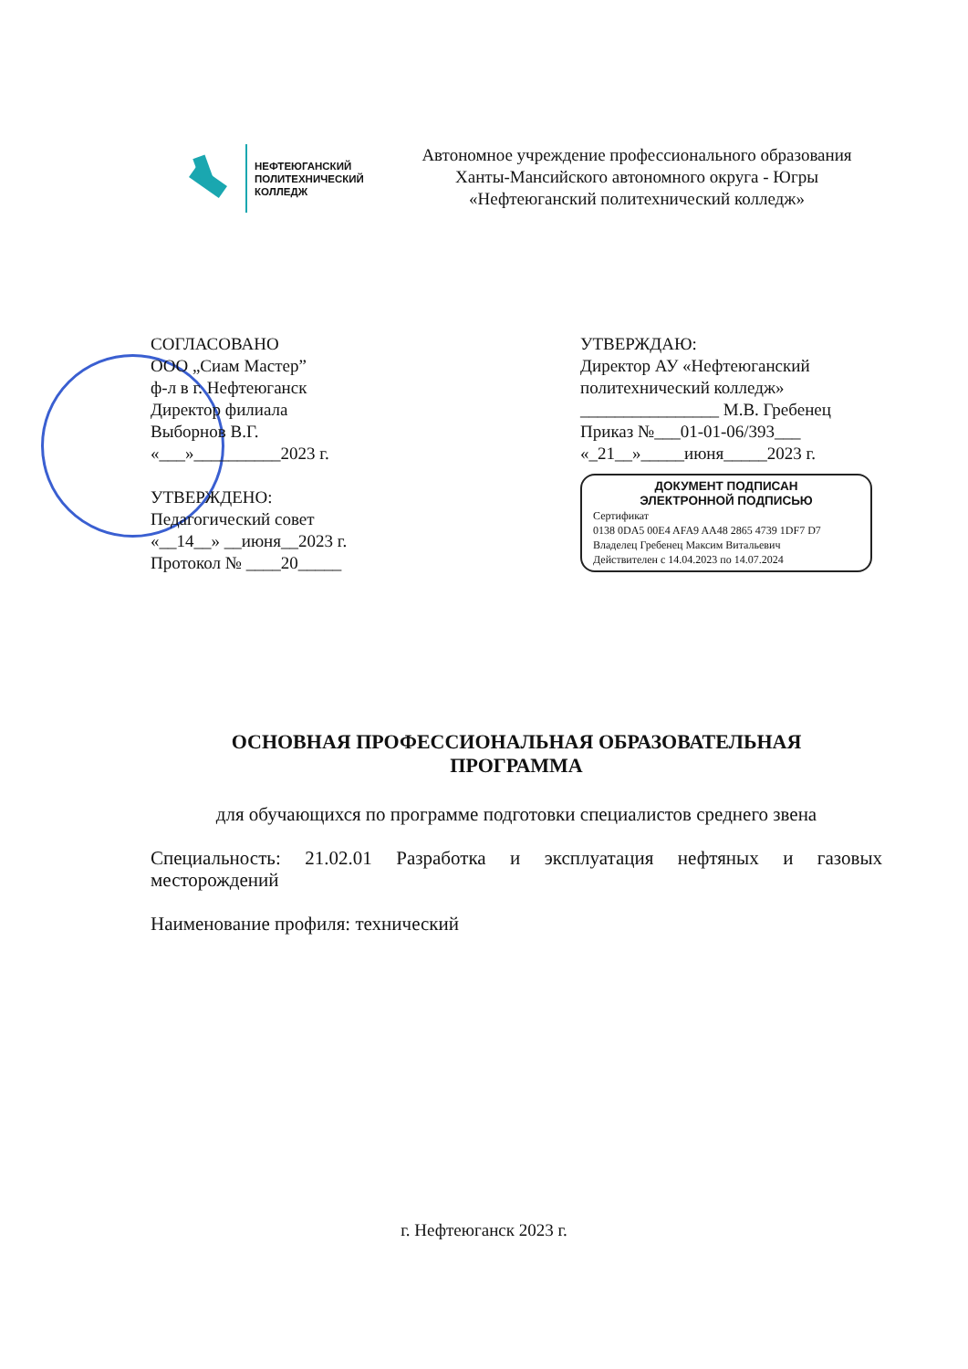НЕФТЕЮГАНСКИЙ
ПОЛИТЕХНИЧЕСКИЙ
КОЛЛЕДЖ
Автономное учреждение профессионального образования
Ханты-Мансийского автономного округа - Югры
«Нефтеюганский политехнический колледж»
СОГЛАСОВАНО
ООО „Сиам Мастер”
ф-л в г. Нефтеюганск
Директор филиала
Выборнов В.Г.
«___»__________2023 г.
УТВЕРЖДЕНО:
Педагогический совет
«__14__» __июня__2023 г.
Протокол № ____20_____
УТВЕРЖДАЮ:
Директор АУ «Нефтеюганский политехнический колледж»
________________ М.В. Гребенец
Приказ №___01-01-06/393___
«_21__»_____июня_____2023 г.
ДОКУМЕНТ ПОДПИСАН
ЭЛЕКТРОННОЙ ПОДПИСЬЮ
Сертификат
0138 0DA5 00E4 AFA9 AA48 2865 4739 1DF7 D7
Владелец Гребенец Максим Витальевич
Действителен с 14.04.2023 по 14.07.2024
ОСНОВНАЯ ПРОФЕССИОНАЛЬНАЯ ОБРАЗОВАТЕЛЬНАЯ
ПРОГРАММА
для обучающихся по программе подготовки специалистов среднего звена
Специальность: 21.02.01 Разработка и эксплуатация нефтяных и газовых месторождений
Наименование профиля: технический
г. Нефтеюганск 2023 г.